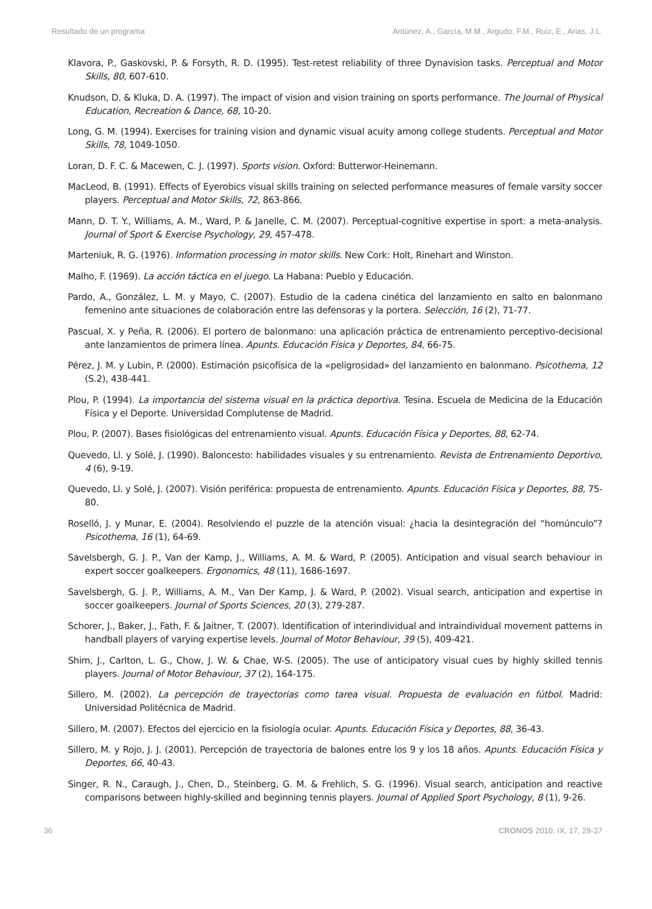Resultado de un programa Antúnez, A., García, M.M., Argudo, F.M., Ruiz, E., Arias, J.L.
Klavora, P., Gaskovski, P. & Forsyth, R. D. (1995). Test-retest reliability of three Dynavision tasks. Perceptual and Motor Skills, 80, 607-610.
Knudson, D. & Kluka, D. A. (1997). The impact of vision and vision training on sports performance. The Journal of Physical Education, Recreation & Dance, 68, 10-20.
Long, G. M. (1994). Exercises for training vision and dynamic visual acuity among college students. Perceptual and Motor Skills, 78, 1049-1050.
Loran, D. F. C. & Macewen, C. J. (1997). Sports vision. Oxford: Butterwor-Heinemann.
MacLeod, B. (1991). Effects of Eyerobics visual skills training on selected performance measures of female varsity soccer players. Perceptual and Motor Skills, 72, 863-866.
Mann, D. T. Y., Williams, A. M., Ward, P. & Janelle, C. M. (2007). Perceptual-cognitive expertise in sport: a meta-analysis. Journal of Sport & Exercise Psychology, 29, 457-478.
Marteniuk, R. G. (1976). Information processing in motor skills. New Cork: Holt, Rinehart and Winston.
Malho, F. (1969). La acción táctica en el juego. La Habana: Pueblo y Educación.
Pardo, A., González, L. M. y Mayo, C. (2007). Estudio de la cadena cinética del lanzamiento en salto en balonmano femenino ante situaciones de colaboración entre las defensoras y la portera. Selección, 16 (2), 71-77.
Pascual, X. y Peña, R. (2006). El portero de balonmano: una aplicación práctica de entrenamiento perceptivo-decisional ante lanzamientos de primera línea. Apunts. Educación Física y Deportes, 84, 66-75.
Pérez, J. M. y Lubin, P. (2000). Estimación psicofísica de la «peligrosidad» del lanzamiento en balonmano. Psicothema, 12 (S.2), 438-441.
Plou, P. (1994). La importancia del sistema visual en la práctica deportiva. Tesina. Escuela de Medicina de la Educación Física y el Deporte. Universidad Complutense de Madrid.
Plou, P. (2007). Bases fisiológicas del entrenamiento visual. Apunts. Educación Física y Deportes, 88, 62-74.
Quevedo, Ll. y Solé, J. (1990). Baloncesto: habilidades visuales y su entrenamiento. Revista de Entrenamiento Deportivo, 4 (6), 9-19.
Quevedo, Ll. y Solé, J. (2007). Visión periférica: propuesta de entrenamiento. Apunts. Educación Física y Deportes, 88, 75-80.
Roselló, J. y Munar, E. (2004). Resolviendo el puzzle de la atención visual: ¿hacia la desintegración del “homúnculo”? Psicothema, 16 (1), 64-69.
Savelsbergh, G. J. P., Van der Kamp, J., Williams, A. M. & Ward, P. (2005). Anticipation and visual search behaviour in expert soccer goalkeepers. Ergonomics, 48 (11), 1686-1697.
Savelsbergh, G. J. P., Williams, A. M., Van Der Kamp, J. & Ward, P. (2002). Visual search, anticipation and expertise in soccer goalkeepers. Journal of Sports Sciences, 20 (3), 279-287.
Schorer, J., Baker, J., Fath, F. & Jaitner, T. (2007). Identification of interindividual and intraindividual movement patterns in handball players of varying expertise levels. Journal of Motor Behaviour, 39 (5), 409-421.
Shim, J., Carlton, L. G., Chow, J. W. & Chae, W-S. (2005). The use of anticipatory visual cues by highly skilled tennis players. Journal of Motor Behaviour, 37 (2), 164-175.
Sillero, M. (2002). La percepción de trayectorias como tarea visual. Propuesta de evaluación en fútbol. Madrid: Universidad Politécnica de Madrid.
Sillero, M. (2007). Efectos del ejercicio en la fisiología ocular. Apunts. Educación Física y Deportes, 88, 36-43.
Sillero, M. y Rojo, J. J. (2001). Percepción de trayectoria de balones entre los 9 y los 18 años. Apunts. Educación Física y Deportes, 66, 40-43.
Singer, R. N., Caraugh, J., Chen, D., Steinberg, G. M. & Frehlich, S. G. (1996). Visual search, anticipation and reactive comparisons between highly-skilled and beginning tennis players. Journal of Applied Sport Psychology, 8 (1), 9-26.
36 CRONOS 2010: IX, 17, 29-37